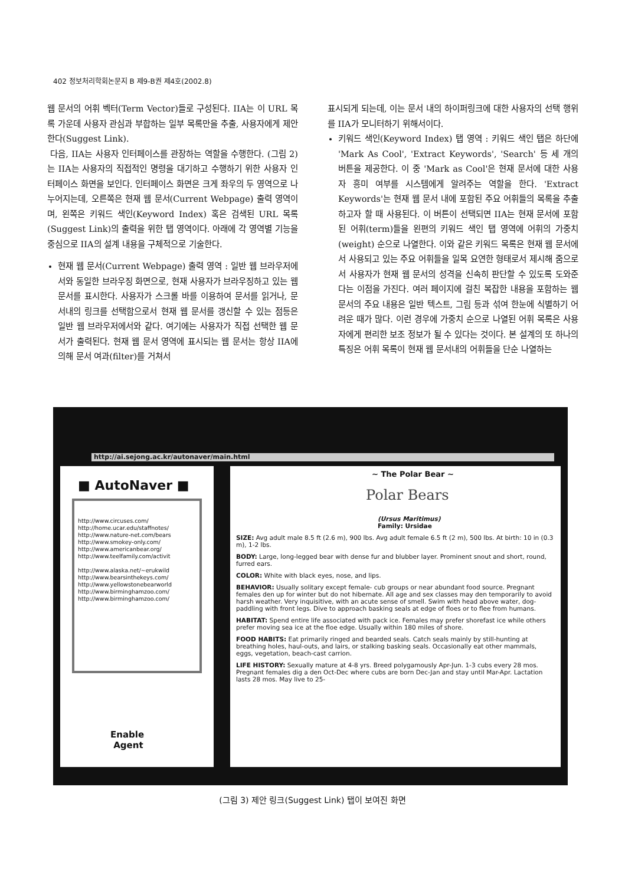402 정보처리학회논문지 B 제9-B권 제4호(2002.8)
웹 문서의 어휘 벡터(Term Vector)들로 구성된다. IIA는 이 URL 목록 가운데 사용자 관심과 부합하는 일부 목록만을 추출, 사용자에게 제안한다(Suggest Link).
다음, IIA는 사용자 인터페이스를 관장하는 역할을 수행한다. (그림 2)는 IIA는 사용자의 직접적인 명령을 대기하고 수행하기 위한 사용자 인터페이스 화면을 보인다. 인터페이스 화면은 크게 좌우의 두 영역으로 나누어지는데, 오른쪽은 현재 웹 문서(Current Webpage) 출력 영역이며, 왼쪽은 키워드 색인(Keyword Index) 혹은 검색된 URL 목록(Suggest Link)의 출력을 위한 탭 영역이다. 아래에 각 영역별 기능을 중심으로 IIA의 설계 내용을 구체적으로 기술한다.
현재 웹 문서(Current Webpage) 출력 영역 : 일반 웹 브라우저에서와 동일한 브라우징 화면으로, 현재 사용자가 브라우징하고 있는 웹 문서를 표시한다. 사용자가 스크롤 바를 이용하여 문서를 읽거나, 문서내의 링크를 선택함으로서 현재 웹 문서를 갱신할 수 있는 점등은 일반 웹 브라우저에서와 같다. 여기에는 사용자가 직접 선택한 웹 문서가 출력된다. 현재 웹 문서 영역에 표시되는 웹 문서는 항상 IIA에 의해 문서 여과(filter)를 거쳐서
표시되게 되는데, 이는 문서 내의 하이퍼링크에 대한 사용자의 선택 행위를 IIA가 모니터하기 위해서이다.
키워드 색인(Keyword Index) 탭 영역 : 키워드 색인 탭은 하단에 'Mark As Cool', 'Extract Keywords', 'Search' 등 세 개의 버튼을 제공한다. 이 중 'Mark as Cool'은 현재 문서에 대한 사용자 흥미 여부를 시스템에게 알려주는 역할을 한다. 'Extract Keywords'는 현재 웹 문서 내에 포함된 주요 어휘들의 목록을 추출하고자 할 때 사용된다. 이 버튼이 선택되면 IIA는 현재 문서에 포함된 어휘(term)들을 왼편의 키워드 색인 탭 영역에 어휘의 가중치(weight) 순으로 나열한다. 이와 같은 키워드 목록은 현재 웹 문서에서 사용되고 있는 주요 어휘들을 일목 요연한 형태로서 제시해 줌으로서 사용자가 현재 웹 문서의 성격을 신속히 판단할 수 있도록 도와준다는 이점을 가진다. 여러 페이지에 걸친 복잡한 내용을 포함하는 웹 문서의 주요 내용은 일반 텍스트, 그림 등과 섞여 한눈에 식별하기 어려운 때가 많다. 이런 경우에 가중치 순으로 나열된 어휘 목록은 사용자에게 편리한 보조 정보가 될 수 있다는 것이다. 본 설계의 또 하나의 특징은 어휘 목록이 현재 웹 문서내의 어휘들을 단순 나열하는
http://ai.sejong.ac.kr/autonaver/main.html
■ AutoNaver ■
http://www.circuses.com/
http://home.ucar.edu/staffnotes/
http://www.nature-net.com/bears
http://www.smokey-only.com/
http://www.americanbear.org/
http://www.teelfamily.com/activit
http://www.alaska.net/~erukwild
http://www.bearsinthekeys.com/
http://www.yellowstonebearworld
http://www.birminghamzoo.com/
http://www.birminghamzoo.com/
Enable
Agent
~ The Polar Bear ~
Polar Bears
(Ursus Maritimus)
Family: Ursidae
SIZE: Avg adult male 8.5 ft (2.6 m), 900 lbs. Avg adult female 6.5 ft (2 m), 500 lbs. At birth: 10 in (0.3 m), 1-2 lbs.
BODY: Large, long-legged bear with dense fur and blubber layer. Prominent snout and short, round, furred ears.
COLOR: White with black eyes, nose, and lips.
BEHAVIOR: Usually solitary except female- cub groups or near abundant food source. Pregnant females den up for winter but do not hibernate. All age and sex classes may den temporarily to avoid harsh weather. Very inquisitive, with an acute sense of smell. Swim with head above water, dog-paddling with front legs. Dive to approach basking seals at edge of floes or to flee from humans.
HABITAT: Spend entire life associated with pack ice. Females may prefer shorefast ice while others prefer moving sea ice at the floe edge. Usually within 180 miles of shore.
FOOD HABITS: Eat primarily ringed and bearded seals. Catch seals mainly by still-hunting at breathing holes, haul-outs, and lairs, or stalking basking seals. Occasionally eat other mammals, eggs, vegetation, beach-cast carrion.
LIFE HISTORY: Sexually mature at 4-8 yrs. Breed polygamously Apr-Jun. 1-3 cubs every 28 mos. Pregnant females dig a den Oct-Dec where cubs are born Dec-Jan and stay until Mar-Apr. Lactation lasts 28 mos. May live to 25-
(그림 3) 제안 링크(Suggest Link) 탭이 보여진 화면